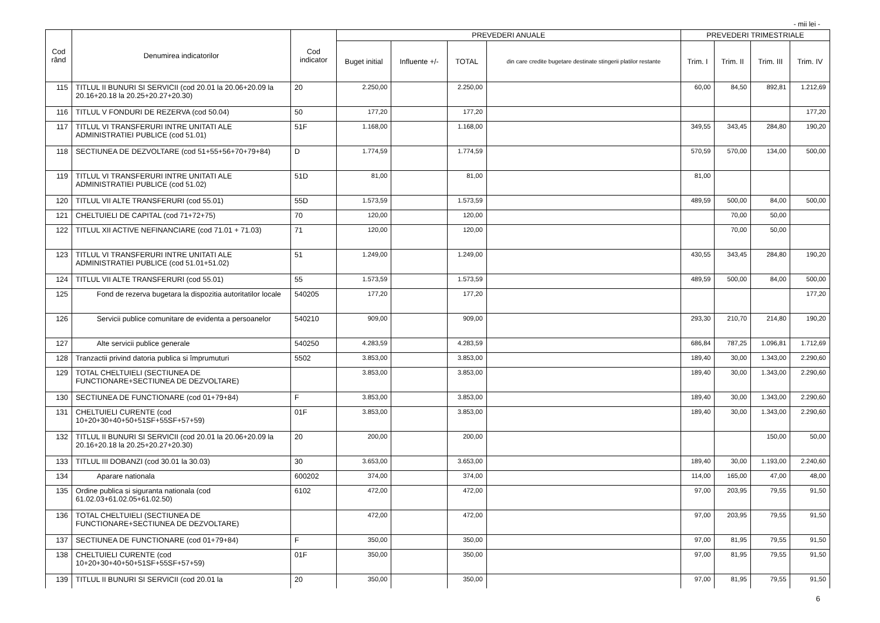- mii lei -
| Cod rând | Denumirea indicatorilor | Cod indicator | PREVEDERI ANUALE | | | | PREVEDERI TRIMESTRIALE | | | |
| --- | --- | --- | --- | --- | --- | --- | --- | --- | --- | --- |
| | | | Buget initial | Influente +/- | TOTAL | din care credite bugetare destinate stingerii platilor restante | Trim. I | Trim. II | Trim. III | Trim. IV |
| 115 | TITLUL II BUNURI SI SERVICII (cod 20.01 la 20.06+20.09 la 20.16+20.18 la 20.25+20.27+20.30) | 20 | 2.250,00 | | 2.250,00 | | 60,00 | 84,50 | 892,81 | 1.212,69 |
| 116 | TITLUL V FONDURI DE REZERVA (cod 50.04) | 50 | 177,20 | | 177,20 | | | | | 177,20 |
| 117 | TITLUL VI TRANSFERURI INTRE UNITATI ALE ADMINISTRATIEI PUBLICE (cod 51.01) | 51F | 1.168,00 | | 1.168,00 | | 349,55 | 343,45 | 284,80 | 190,20 |
| 118 | SECTIUNEA DE DEZVOLTARE (cod 51+55+56+70+79+84) | D | 1.774,59 | | 1.774,59 | | 570,59 | 570,00 | 134,00 | 500,00 |
| 119 | TITLUL VI TRANSFERURI INTRE UNITATI ALE ADMINISTRATIEI PUBLICE (cod 51.02) | 51D | 81,00 | | 81,00 | | 81,00 | | | |
| 120 | TITLUL VII ALTE TRANSFERURI (cod 55.01) | 55D | 1.573,59 | | 1.573,59 | | 489,59 | 500,00 | 84,00 | 500,00 |
| 121 | CHELTUIELI DE CAPITAL (cod 71+72+75) | 70 | 120,00 | | 120,00 | | | 70,00 | 50,00 | |
| 122 | TITLUL XII ACTIVE NEFINANCIARE (cod 71.01 + 71.03) | 71 | 120,00 | | 120,00 | | | 70,00 | 50,00 | |
| 123 | TITLUL VI TRANSFERURI INTRE UNITATI ALE ADMINISTRATIEI PUBLICE (cod 51.01+51.02) | 51 | 1.249,00 | | 1.249,00 | | 430,55 | 343,45 | 284,80 | 190,20 |
| 124 | TITLUL VII ALTE TRANSFERURI (cod 55.01) | 55 | 1.573,59 | | 1.573,59 | | 489,59 | 500,00 | 84,00 | 500,00 |
| 125 | Fond de rezerva bugetara la dispozitia autoritatilor locale | 540205 | 177,20 | | 177,20 | | | | | 177,20 |
| 126 | Servicii publice comunitare de evidenta a persoanelor | 540210 | 909,00 | | 909,00 | | 293,30 | 210,70 | 214,80 | 190,20 |
| 127 | Alte servicii publice generale | 540250 | 4.283,59 | | 4.283,59 | | 686,84 | 787,25 | 1.096,81 | 1.712,69 |
| 128 | Tranzactii privind datoria publica si împrumuturi | 5502 | 3.853,00 | | 3.853,00 | | 189,40 | 30,00 | 1.343,00 | 2.290,60 |
| 129 | TOTAL CHELTUIELI (SECTIUNEA DE FUNCTIONARE+SECTIUNEA DE DEZVOLTARE) | | 3.853,00 | | 3.853,00 | | 189,40 | 30,00 | 1.343,00 | 2.290,60 |
| 130 | SECTIUNEA DE FUNCTIONARE (cod 01+79+84) | F | 3.853,00 | | 3.853,00 | | 189,40 | 30,00 | 1.343,00 | 2.290,60 |
| 131 | CHELTUIELI CURENTE (cod 10+20+30+40+50+51SF+55SF+57+59) | 01F | 3.853,00 | | 3.853,00 | | 189,40 | 30,00 | 1.343,00 | 2.290,60 |
| 132 | TITLUL II BUNURI SI SERVICII (cod 20.01 la 20.06+20.09 la 20.16+20.18 la 20.25+20.27+20.30) | 20 | 200,00 | | 200,00 | | | | 150,00 | 50,00 |
| 133 | TITLUL III DOBANZI (cod 30.01 la 30.03) | 30 | 3.653,00 | | 3.653,00 | | 189,40 | 30,00 | 1.193,00 | 2.240,60 |
| 134 | Aparare nationala | 600202 | 374,00 | | 374,00 | | 114,00 | 165,00 | 47,00 | 48,00 |
| 135 | Ordine publica si siguranta nationala (cod 61.02.03+61.02.05+61.02.50) | 6102 | 472,00 | | 472,00 | | 97,00 | 203,95 | 79,55 | 91,50 |
| 136 | TOTAL CHELTUIELI (SECTIUNEA DE FUNCTIONARE+SECTIUNEA DE DEZVOLTARE) | | 472,00 | | 472,00 | | 97,00 | 203,95 | 79,55 | 91,50 |
| 137 | SECTIUNEA DE FUNCTIONARE (cod 01+79+84) | F | 350,00 | | 350,00 | | 97,00 | 81,95 | 79,55 | 91,50 |
| 138 | CHELTUIELI CURENTE (cod 10+20+30+40+50+51SF+55SF+57+59) | 01F | 350,00 | | 350,00 | | 97,00 | 81,95 | 79,55 | 91,50 |
| 139 | TITLUL II BUNURI SI SERVICII (cod 20.01 la | 20 | 350,00 | | 350,00 | | 97,00 | 81,95 | 79,55 | 91,50 |
6